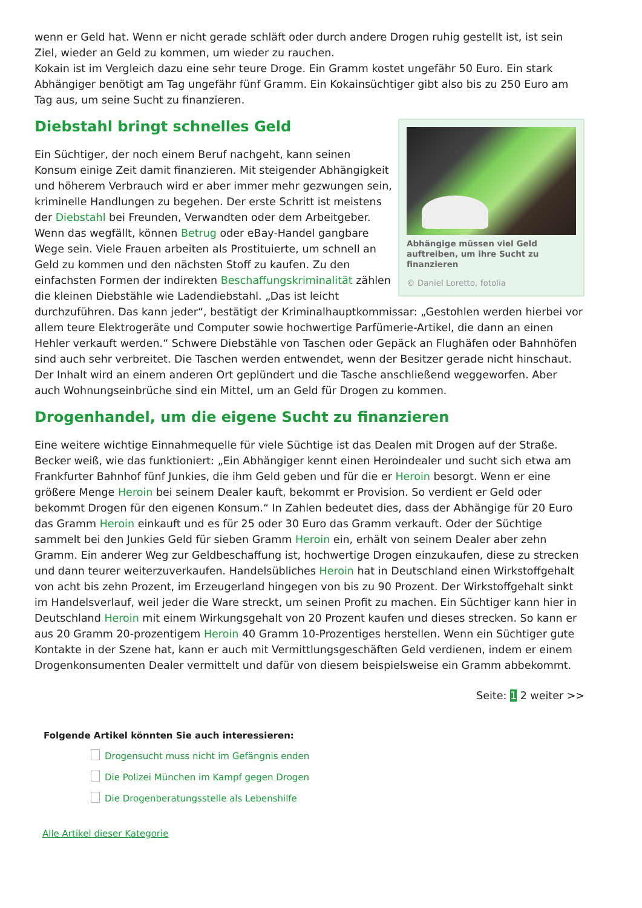wenn er Geld hat. Wenn er nicht gerade schläft oder durch andere Drogen ruhig gestellt ist, ist sein Ziel, wieder an Geld zu kommen, um wieder zu rauchen.
Kokain ist im Vergleich dazu eine sehr teure Droge. Ein Gramm kostet ungefähr 50 Euro. Ein stark Abhängiger benötigt am Tag ungefähr fünf Gramm. Ein Kokainsüchtiger gibt also bis zu 250 Euro am Tag aus, um seine Sucht zu finanzieren.
Abhängige müssen viel Geld auftreiben, um ihre Sucht zu finanzieren
© Daniel Loretto, fotolia
Diebstahl bringt schnelles Geld
Ein Süchtiger, der noch einem Beruf nachgeht, kann seinen Konsum einige Zeit damit finanzieren. Mit steigender Abhängigkeit und höherem Verbrauch wird er aber immer mehr gezwungen sein, kriminelle Handlungen zu begehen. Der erste Schritt ist meistens der Diebstahl bei Freunden, Verwandten oder dem Arbeitgeber. Wenn das wegfällt, können Betrug oder eBay-Handel gangbare Wege sein. Viele Frauen arbeiten als Prostituierte, um schnell an Geld zu kommen und den nächsten Stoff zu kaufen. Zu den einfachsten Formen der indirekten Beschaffungskriminalität zählen die kleinen Diebstähle wie Ladendiebstahl. „Das ist leicht durchzuführen. Das kann jeder“, bestätigt der Kriminalhauptkommissar: „Gestohlen werden hierbei vor allem teure Elektrogeräte und Computer sowie hochwertige Parfümerie-Artikel, die dann an einen Hehler verkauft werden.“ Schwere Diebstähle von Taschen oder Gepäck an Flughäfen oder Bahnhöfen sind auch sehr verbreitet. Die Taschen werden entwendet, wenn der Besitzer gerade nicht hinschaut. Der Inhalt wird an einem anderen Ort geplündert und die Tasche anschließend weggeworfen. Aber auch Wohnungseinbrüche sind ein Mittel, um an Geld für Drogen zu kommen.
Drogenhandel, um die eigene Sucht zu finanzieren
Eine weitere wichtige Einnahmequelle für viele Süchtige ist das Dealen mit Drogen auf der Straße. Becker weiß, wie das funktioniert: „Ein Abhängiger kennt einen Heroindealer und sucht sich etwa am Frankfurter Bahnhof fünf Junkies, die ihm Geld geben und für die er Heroin besorgt. Wenn er eine größere Menge Heroin bei seinem Dealer kauft, bekommt er Provision. So verdient er Geld oder bekommt Drogen für den eigenen Konsum.“ In Zahlen bedeutet dies, dass der Abhängige für 20 Euro das Gramm Heroin einkauft und es für 25 oder 30 Euro das Gramm verkauft. Oder der Süchtige sammelt bei den Junkies Geld für sieben Gramm Heroin ein, erhält von seinem Dealer aber zehn Gramm. Ein anderer Weg zur Geldbeschaffung ist, hochwertige Drogen einzukaufen, diese zu strecken und dann teurer weiterzuverkaufen. Handelsübliches Heroin hat in Deutschland einen Wirkstoffgehalt von acht bis zehn Prozent, im Erzeugerland hingegen von bis zu 90 Prozent. Der Wirkstoffgehalt sinkt im Handelsverlauf, weil jeder die Ware streckt, um seinen Profit zu machen. Ein Süchtiger kann hier in Deutschland Heroin mit einem Wirkungsgehalt von 20 Prozent kaufen und dieses strecken. So kann er aus 20 Gramm 20-prozentigem Heroin 40 Gramm 10-Prozentiges herstellen. Wenn ein Süchtiger gute Kontakte in der Szene hat, kann er auch mit Vermittlungsgeschäften Geld verdienen, indem er einem Drogenkonsumenten Dealer vermittelt und dafür von diesem beispielsweise ein Gramm abbekommt.
Seite: 1 2 weiter >>
Folgende Artikel könnten Sie auch interessieren:
Drogensucht muss nicht im Gefängnis enden
Die Polizei München im Kampf gegen Drogen
Die Drogenberatungsstelle als Lebenshilfe
Alle Artikel dieser Kategorie